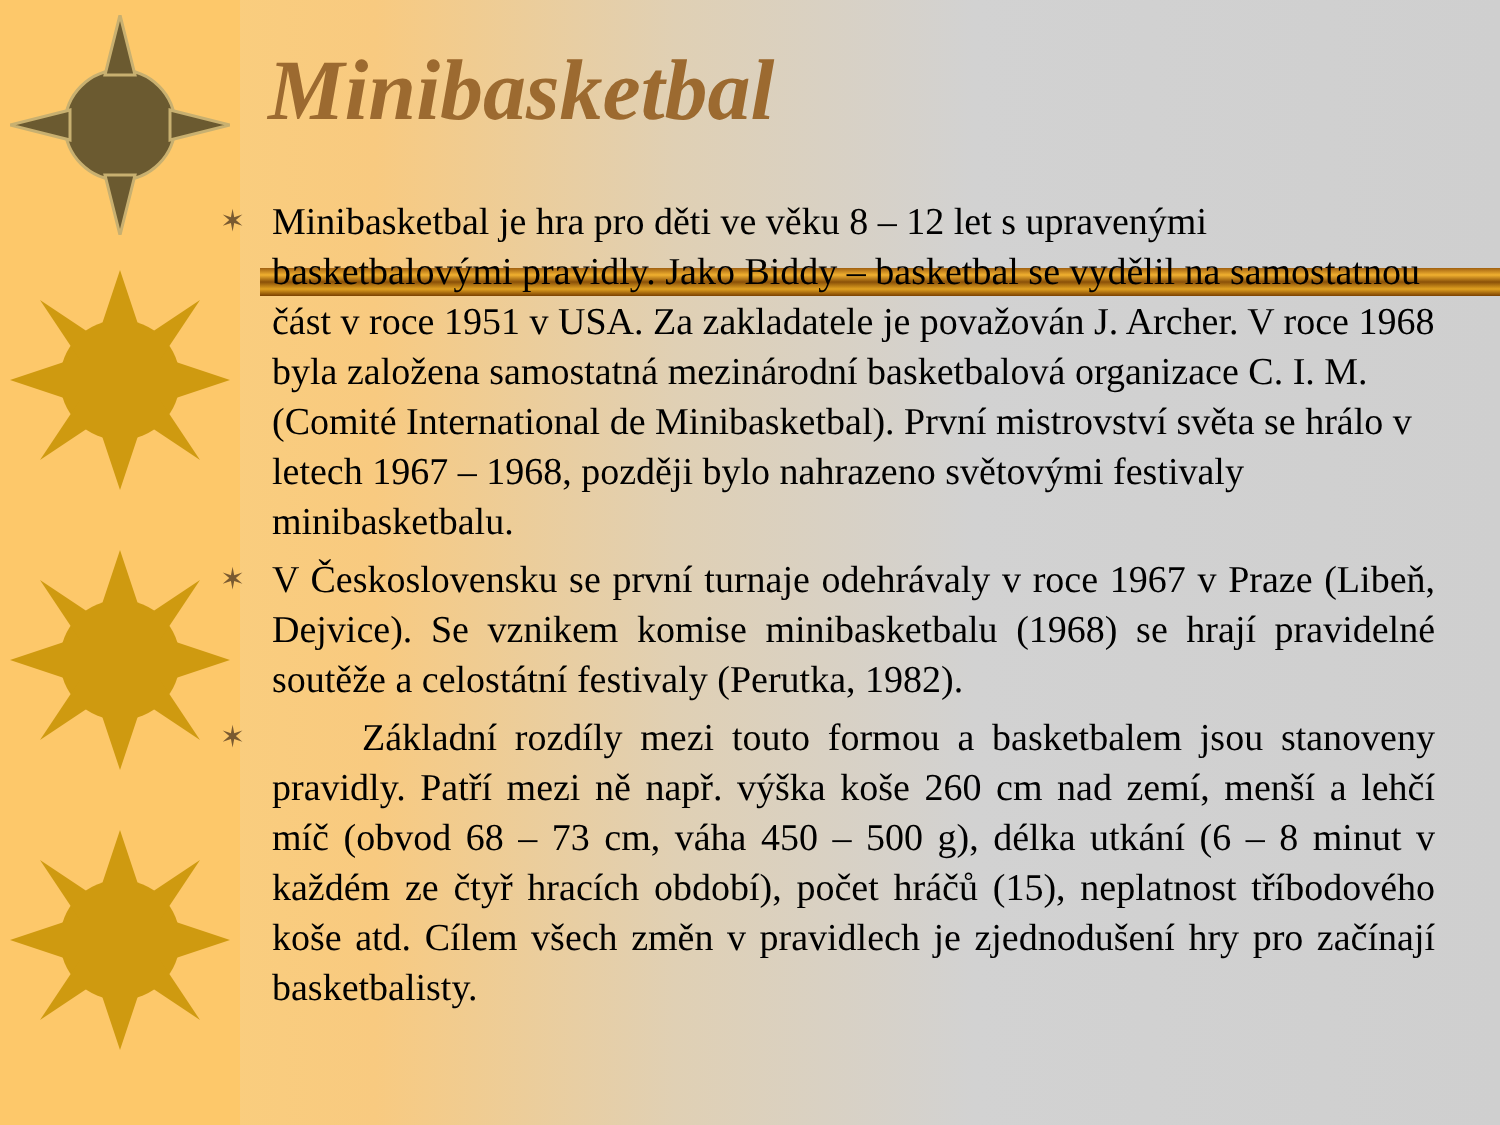Minibasketbal
✶
Minibasketbal je hra pro děti ve věku 8 – 12 let s upravenými basketbalovými pravidly. Jako Biddy – basketbal se vydělil na samostatnou část v roce 1951 v USA. Za zakladatele je považován J. Archer. V roce 1968 byla založena samostatná mezinárodní basketbalová organizace C. I. M. (Comité International de Minibasketbal). První mistrovství světa se hrálo v letech 1967 – 1968, později bylo nahrazeno světovými festivaly minibasketbalu.
✶
V Československu se první turnaje odehrávaly v roce 1967 v Praze (Libeň, Dejvice). Se vznikem komise minibasketbalu (1968) se hrají pravidelné soutěže a celostátní festivaly (Perutka, 1982).
✶
Základní rozdíly mezi touto formou a basketbalem jsou stanoveny pravidly. Patří mezi ně např. výška koše 260 cm nad zemí, menší a lehčí míč (obvod 68 – 73 cm, váha 450 – 500 g), délka utkání (6 – 8 minut v každém ze čtyř hracích období), počet hráčů (15), neplatnost tříbodového koše atd. Cílem všech změn v pravidlech je zjednodušení hry pro začínají basketbalisty.